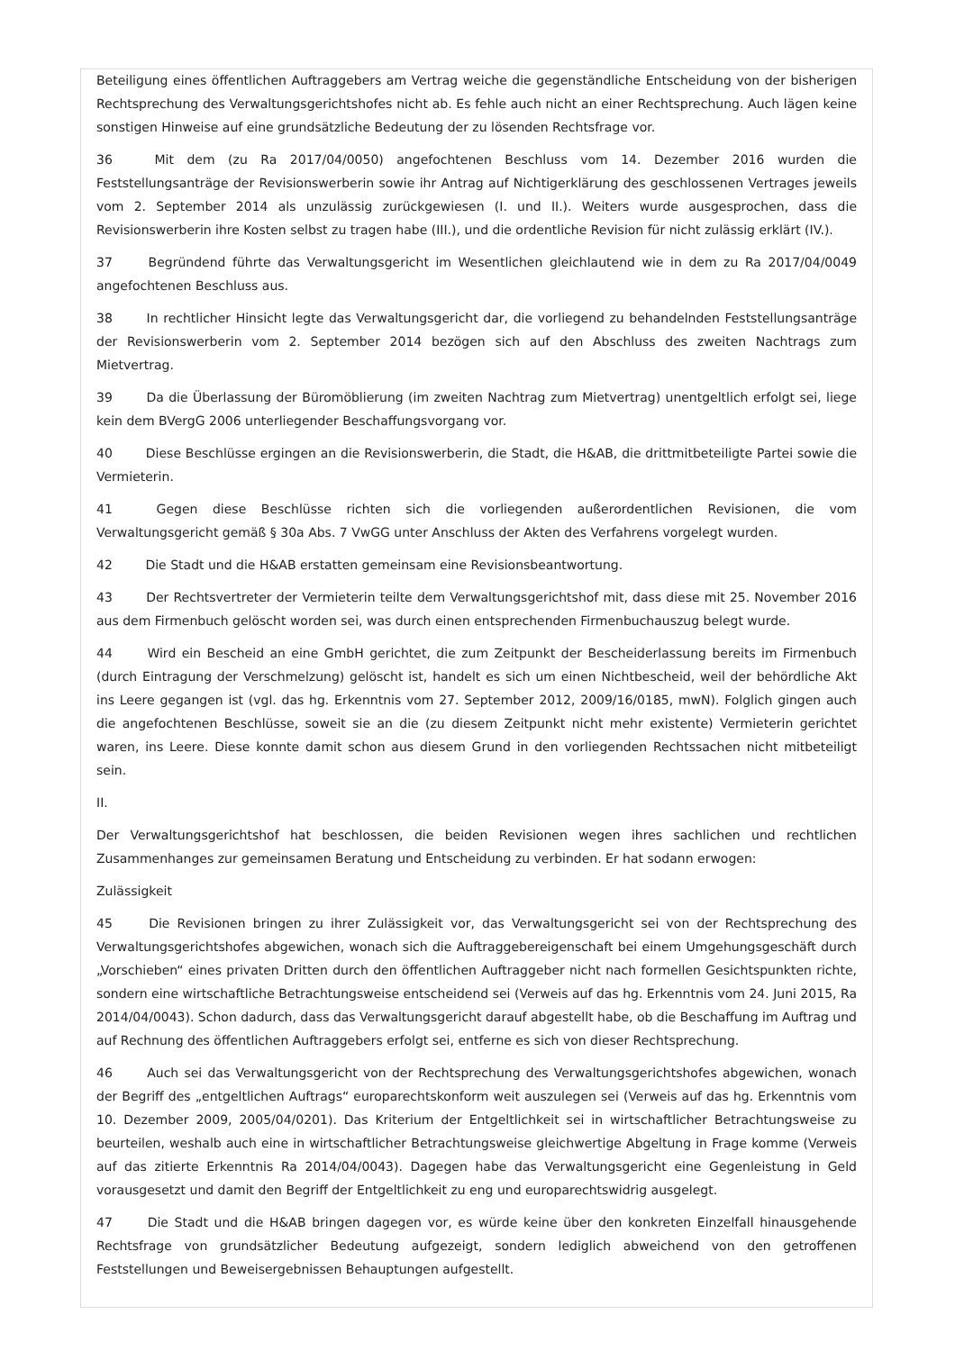Beteiligung eines öffentlichen Auftraggebers am Vertrag weiche die gegenständliche Entscheidung von der bisherigen Rechtsprechung des Verwaltungsgerichtshofes nicht ab. Es fehle auch nicht an einer Rechtsprechung. Auch lägen keine sonstigen Hinweise auf eine grundsätzliche Bedeutung der zu lösenden Rechtsfrage vor.
36 Mit dem (zu Ra 2017/04/0050) angefochtenen Beschluss vom 14. Dezember 2016 wurden die Feststellungsanträge der Revisionswerberin sowie ihr Antrag auf Nichtigerklärung des geschlossenen Vertrages jeweils vom 2. September 2014 als unzulässig zurückgewiesen (I. und II.). Weiters wurde ausgesprochen, dass die Revisionswerberin ihre Kosten selbst zu tragen habe (III.), und die ordentliche Revision für nicht zulässig erklärt (IV.).
37 Begründend führte das Verwaltungsgericht im Wesentlichen gleichlautend wie in dem zu Ra 2017/04/0049 angefochtenen Beschluss aus.
38 In rechtlicher Hinsicht legte das Verwaltungsgericht dar, die vorliegend zu behandelnden Feststellungsanträge der Revisionswerberin vom 2. September 2014 bezögen sich auf den Abschluss des zweiten Nachtrags zum Mietvertrag.
39 Da die Überlassung der Büromöblierung (im zweiten Nachtrag zum Mietvertrag) unentgeltlich erfolgt sei, liege kein dem BVergG 2006 unterliegender Beschaffungsvorgang vor.
40 Diese Beschlüsse ergingen an die Revisionswerberin, die Stadt, die H&AB, die drittmitbeteiligte Partei sowie die Vermieterin.
41 Gegen diese Beschlüsse richten sich die vorliegenden außerordentlichen Revisionen, die vom Verwaltungsgericht gemäß § 30a Abs. 7 VwGG unter Anschluss der Akten des Verfahrens vorgelegt wurden.
42 Die Stadt und die H&AB erstatten gemeinsam eine Revisionsbeantwortung.
43 Der Rechtsvertreter der Vermieterin teilte dem Verwaltungsgerichtshof mit, dass diese mit 25. November 2016 aus dem Firmenbuch gelöscht worden sei, was durch einen entsprechenden Firmenbuchauszug belegt wurde.
44 Wird ein Bescheid an eine GmbH gerichtet, die zum Zeitpunkt der Bescheiderlassung bereits im Firmenbuch (durch Eintragung der Verschmelzung) gelöscht ist, handelt es sich um einen Nichtbescheid, weil der behördliche Akt ins Leere gegangen ist (vgl. das hg. Erkenntnis vom 27. September 2012, 2009/16/0185, mwN). Folglich gingen auch die angefochtenen Beschlüsse, soweit sie an die (zu diesem Zeitpunkt nicht mehr existente) Vermieterin gerichtet waren, ins Leere. Diese konnte damit schon aus diesem Grund in den vorliegenden Rechtssachen nicht mitbeteiligt sein.
II.
Der Verwaltungsgerichtshof hat beschlossen, die beiden Revisionen wegen ihres sachlichen und rechtlichen Zusammenhanges zur gemeinsamen Beratung und Entscheidung zu verbinden. Er hat sodann erwogen:
Zulässigkeit
45 Die Revisionen bringen zu ihrer Zulässigkeit vor, das Verwaltungsgericht sei von der Rechtsprechung des Verwaltungsgerichtshofes abgewichen, wonach sich die Auftraggebereigenschaft bei einem Umgehungsgeschäft durch „Vorschieben“ eines privaten Dritten durch den öffentlichen Auftraggeber nicht nach formellen Gesichtspunkten richte, sondern eine wirtschaftliche Betrachtungsweise entscheidend sei (Verweis auf das hg. Erkenntnis vom 24. Juni 2015, Ra 2014/04/0043). Schon dadurch, dass das Verwaltungsgericht darauf abgestellt habe, ob die Beschaffung im Auftrag und auf Rechnung des öffentlichen Auftraggebers erfolgt sei, entferne es sich von dieser Rechtsprechung.
46 Auch sei das Verwaltungsgericht von der Rechtsprechung des Verwaltungsgerichtshofes abgewichen, wonach der Begriff des „entgeltlichen Auftrags“ europarechtskonform weit auszulegen sei (Verweis auf das hg. Erkenntnis vom 10. Dezember 2009, 2005/04/0201). Das Kriterium der Entgeltlichkeit sei in wirtschaftlicher Betrachtungsweise zu beurteilen, weshalb auch eine in wirtschaftlicher Betrachtungsweise gleichwertige Abgeltung in Frage komme (Verweis auf das zitierte Erkenntnis Ra 2014/04/0043). Dagegen habe das Verwaltungsgericht eine Gegenleistung in Geld vorausgesetzt und damit den Begriff der Entgeltlichkeit zu eng und europarechtswidrig ausgelegt.
47 Die Stadt und die H&AB bringen dagegen vor, es würde keine über den konkreten Einzelfall hinausgehende Rechtsfrage von grundsätzlicher Bedeutung aufgezeigt, sondern lediglich abweichend von den getroffenen Feststellungen und Beweisergebnissen Behauptungen aufgestellt.